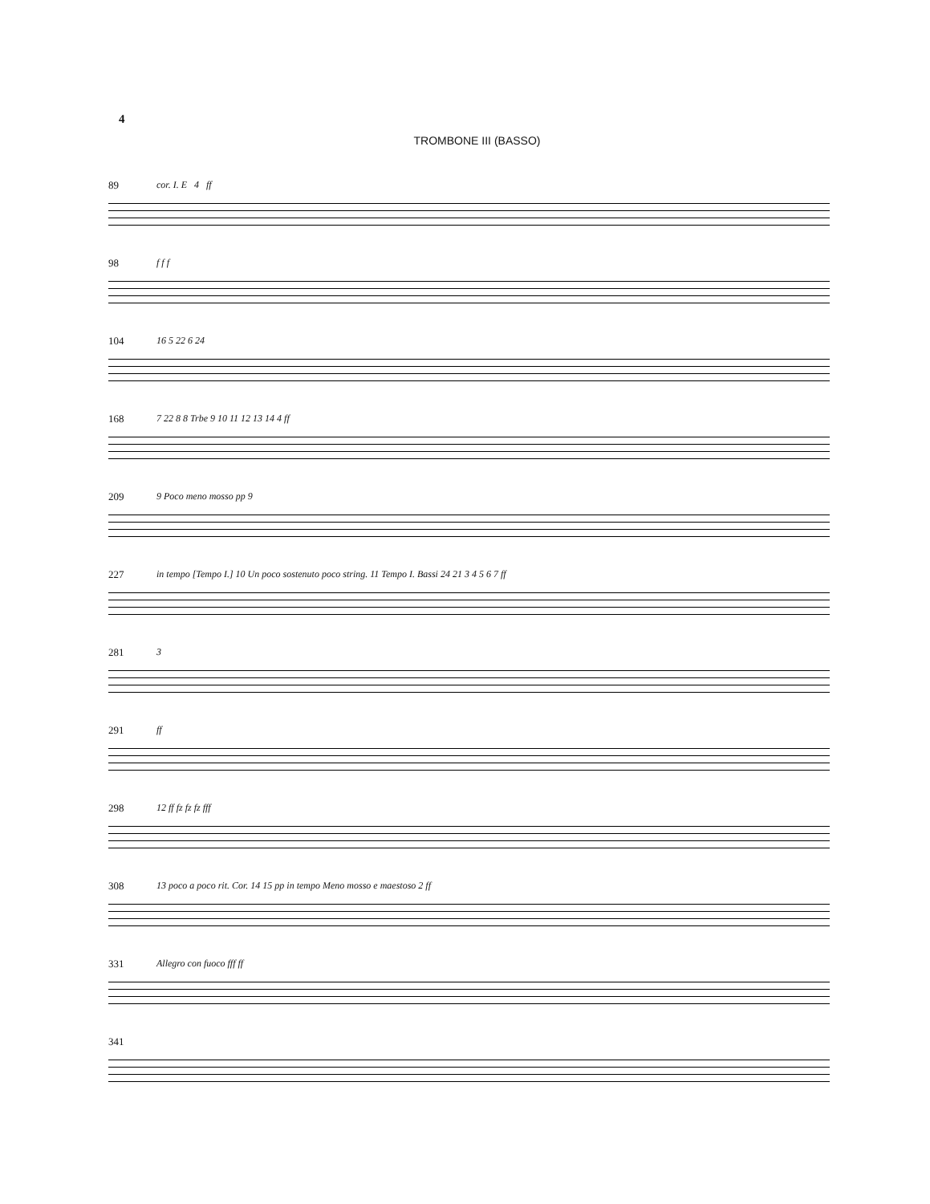4
TROMBONE III (BASSO)
89 cor. I. E 4 ff
98 f f f
104 16 5 22 6 24
168 7 22 8 8 Trbe 9 10 11 12 13 14 4 ff
209 9 Poco meno mosso pp 9
227 in tempo [Tempo I.] 10 Un poco sostenuto poco string. 11 Tempo I. Bassi 24 21 3 4 5 6 7 ff
281 3
291 ff
298 12 ff fz fz fz fff
308 13 poco a poco rit. Cor. 14 15 pp in tempo Meno mosso e maestoso 2 ff
331 Allegro con fuoco fff ff
341